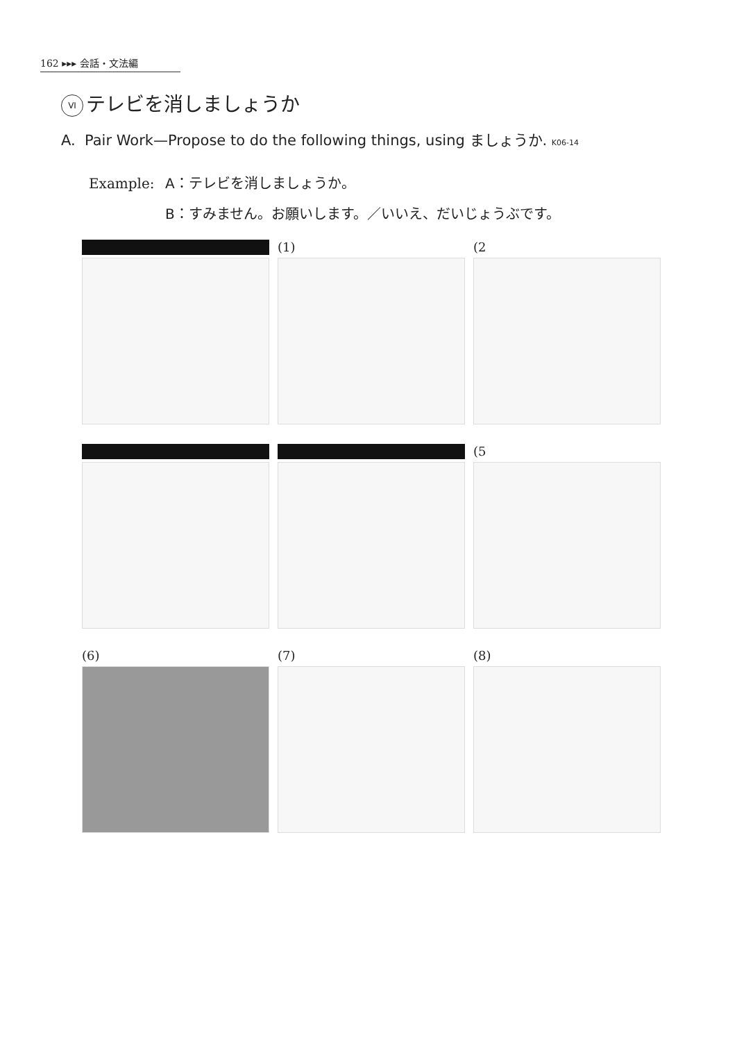162 ▸▸▸ 会話・文法編
VI テレビを消しましょうか
A. Pair Work—Propose to do the following things, using ましょうか. K06-14
Example: A：テレビを消しましょうか。
B：すみません。お願いします。／いいえ、だいじょうぶです。
(1)
(2
(5
(6)
(7)
(8)